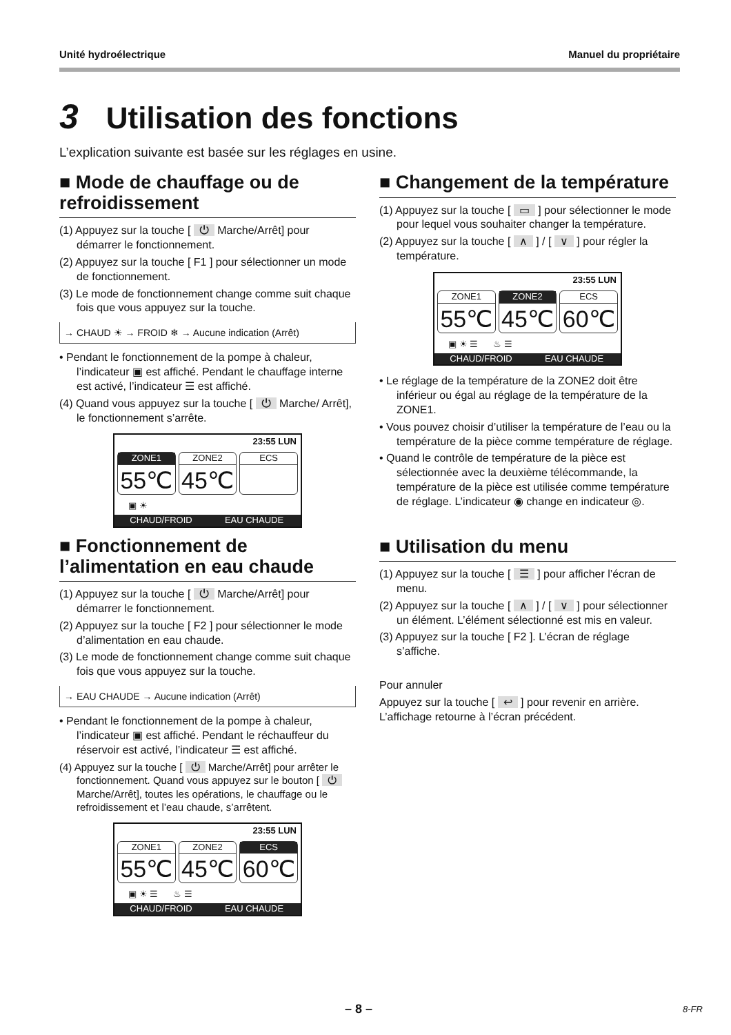Unité hydroélectrique Manuel du propriétaire
3 Utilisation des fonctions
L’explication suivante est basée sur les réglages en usine.
■ Mode de chauffage ou de refroidissement
(1) Appuyez sur la touche [ ⏻ Marche/Arrêt] pour démarrer le fonctionnement.
(2) Appuyez sur la touche [ F1 ] pour sélectionner un mode de fonctionnement.
(3) Le mode de fonctionnement change comme suit chaque fois que vous appuyez sur la touche.
→ CHAUD ☀ → FROID ❄ → Aucune indication (Arrêt)
• Pendant le fonctionnement de la pompe à chaleur, l’indicateur ▣ est affiché. Pendant le chauffage interne est activé, l’indicateur ☰ est affiché.
(4) Quand vous appuyez sur la touche [ ⏻ Marche/ Arrêt], le fonctionnement s’arrête.
23:55 LUN
ZONE1
55℃
ZONE2
45℃
ECS
▣ ☀
CHAUD/FROID EAU CHAUDE
■ Fonctionnement de l’alimentation en eau chaude
(1) Appuyez sur la touche [ ⏻ Marche/Arrêt] pour démarrer le fonctionnement.
(2) Appuyez sur la touche [ F2 ] pour sélectionner le mode d’alimentation en eau chaude.
(3) Le mode de fonctionnement change comme suit chaque fois que vous appuyez sur la touche.
→ EAU CHAUDE → Aucune indication (Arrêt)
• Pendant le fonctionnement de la pompe à chaleur, l’indicateur ▣ est affiché. Pendant le réchauffeur du réservoir est activé, l’indicateur ☰ est affiché.
(4) Appuyez sur la touche [ ⏻ Marche/Arrêt] pour arrêter le fonctionnement. Quand vous appuyez sur le bouton [ ⏻ Marche/Arrêt], toutes les opérations, le chauffage ou le refroidissement et l’eau chaude, s’arrêtent.
23:55 LUN
ZONE1
55℃
ZONE2
45℃
ECS
60℃
▣ ☀ ☰ ♨ ☰
CHAUD/FROID EAU CHAUDE
■ Changement de la température
(1) Appuyez sur la touche [ ▭ ] pour sélectionner le mode pour lequel vous souhaiter changer la température.
(2) Appuyez sur la touche [ ∧ ] / [ ∨ ] pour régler la température.
23:55 LUN
ZONE1
55℃
ZONE2
45℃
ECS
60℃
▣ ☀ ☰ ♨ ☰
CHAUD/FROID EAU CHAUDE
• Le réglage de la température de la ZONE2 doit être inférieur ou égal au réglage de la température de la ZONE1.
• Vous pouvez choisir d’utiliser la température de l’eau ou la température de la pièce comme température de réglage.
• Quand le contrôle de température de la pièce est sélectionnée avec la deuxième télécommande, la température de la pièce est utilisée comme température de réglage. L’indicateur ◉ change en indicateur ◎.
■ Utilisation du menu
(1) Appuyez sur la touche [ ☰ ] pour afficher l’écran de menu.
(2) Appuyez sur la touche [ ∧ ] / [ ∨ ] pour sélectionner un élément. L’élément sélectionné est mis en valeur.
(3) Appuyez sur la touche [ F2 ]. L’écran de réglage s’affiche.
Pour annuler
Appuyez sur la touche [ ↩ ] pour revenir en arrière. L’affichage retourne à l’écran précédent.
– 8 – 8-FR